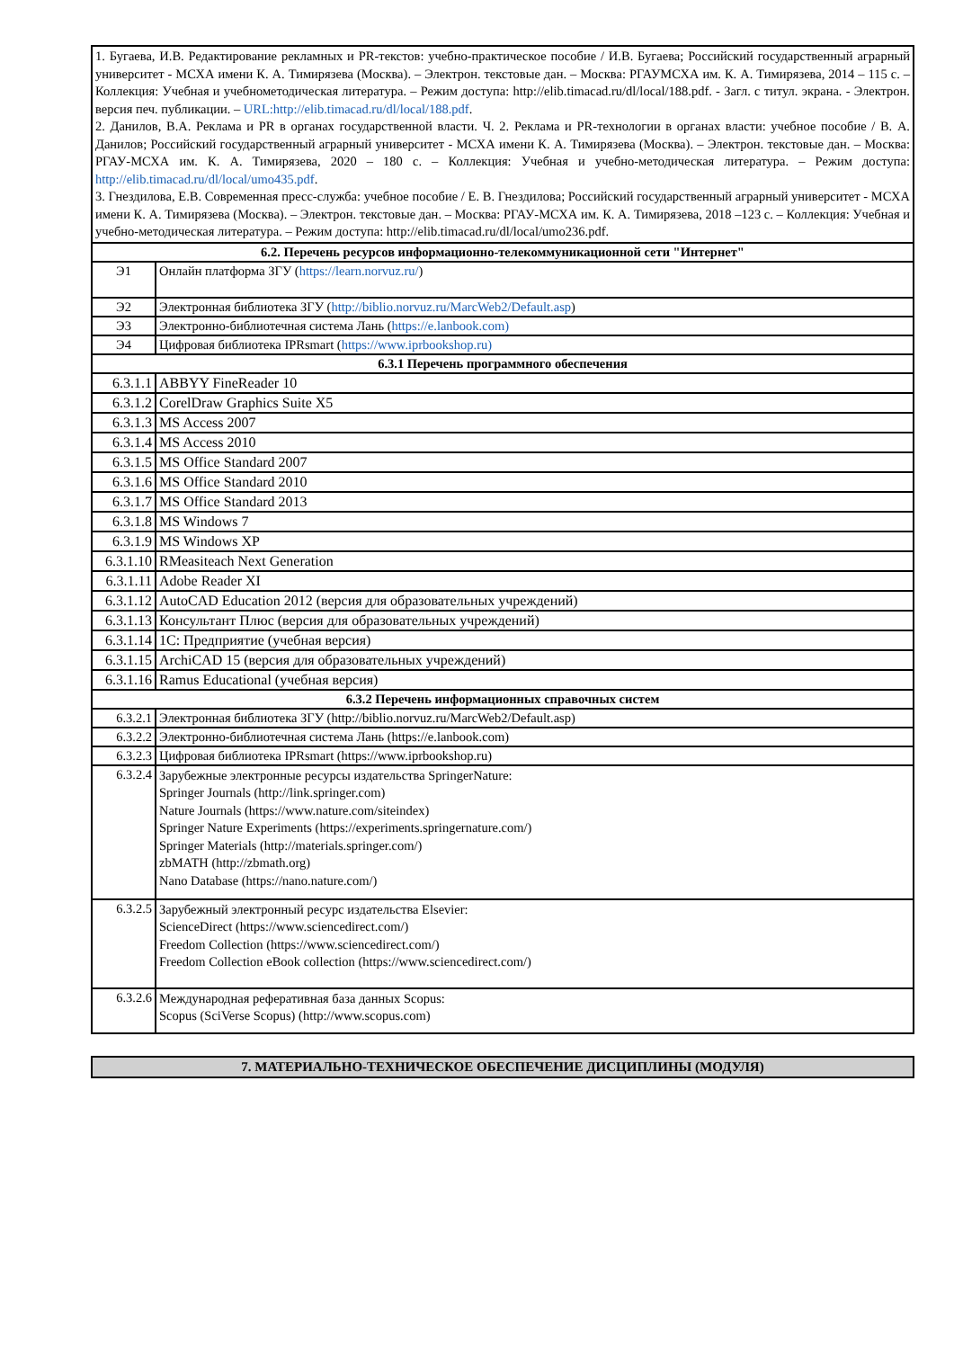| 1. Бугаева, И.В. Редактирование рекламных и PR-текстов: учебно-практическое пособие / И.В. Бугаева; Российский государственный аграрный университет - МСХА имени К. А. Тимирязева (Москва). – Электрон. текстовые дан. – Москва: РГАУМСХА им. К. А. Тимирязева, 2014 – 115 с. – Коллекция: Учебная и учебнометодическая литература. – Режим доступа: http://elib.timacad.ru/dl/local/188.pdf. - Загл. с титул. экрана. - Электрон. версия печ. публикации. – URL:http://elib.timacad.ru/dl/local/188.pdf . 2. Данилов, В.А. Реклама и PR в органах государственной власти. Ч. 2. Реклама и PR-технологии в органах власти: учебное пособие / В. А. Данилов; Российский государственный аграрный университет - МСХА имени К. А. Тимирязева (Москва). – Электрон. текстовые дан. – Москва: РГАУ-МСХА им. К. А. Тимирязева, 2020 – 180 с. – Коллекция: Учебная и учебно-методическая литература. – Режим доступа: http://elib.timacad.ru/dl/local/umo435.pdf . 3. Гнездилова, Е.В. Современная пресс-служба: учебное пособие / Е. В. Гнездилова; Российский государственный аграрный университет - МСХА имени К. А. Тимирязева (Москва). – Электрон. текстовые дан. – Москва: РГАУ-МСХА им. К. А. Тимирязева, 2018 –123 с. – Коллекция: Учебная и учебно-методическая литература. – Режим доступа: http://elib.timacad.ru/dl/local/umo236.pdf. | |
| 6.2. Перечень ресурсов информационно-телекоммуникационной сети "Интернет" | |
| Э1 | Онлайн платформа ЗГУ ( https://learn.norvuz.ru/ ) |
| Э2 | Электронная библиотека ЗГУ ( http://biblio.norvuz.ru/MarcWeb2/Default.asp ) |
| Э3 | Электронно-библиотечная система Лань ( https://e.lanbook.com) |
| Э4 | Цифровая библиотека IPRsmart ( https://www.iprbookshop.ru) |
| 6.3.1 Перечень программного обеспечения | |
| 6.3.1.1 | ABBYY FineReader 10 |
| 6.3.1.2 | CorelDraw Graphics Suite X5 |
| 6.3.1.3 | MS Access 2007 |
| 6.3.1.4 | MS Access 2010 |
| 6.3.1.5 | MS Office Standard 2007 |
| 6.3.1.6 | MS Office Standard 2010 |
| 6.3.1.7 | MS Office Standard 2013 |
| 6.3.1.8 | MS Windows 7 |
| 6.3.1.9 | MS Windows XP |
| 6.3.1.10 | RMeasiteach Next Generation |
| 6.3.1.11 | Adobe Reader XI |
| 6.3.1.12 | AutoCAD Education 2012 (версия для образовательных учреждений) |
| 6.3.1.13 | Консультант Плюс (версия для образовательных учреждений) |
| 6.3.1.14 | 1С: Предприятие (учебная версия) |
| 6.3.1.15 | ArchiCAD 15 (версия для образовательных учреждений) |
| 6.3.1.16 | Ramus Educational (учебная версия) |
| 6.3.2 Перечень информационных справочных систем | |
| 6.3.2.1 | Электронная библиотека ЗГУ (http://biblio.norvuz.ru/MarcWeb2/Default.asp) |
| 6.3.2.2 | Электронно-библиотечная система Лань (https://e.lanbook.com) |
| 6.3.2.3 | Цифровая библиотека IPRsmart (https://www.iprbookshop.ru) |
| 6.3.2.4 | Зарубежные электронные ресурсы издательства SpringerNature: Springer Journals (http://link.springer.com) Nature Journals (https://www.nature.com/siteindex) Springer Nature Experiments (https://experiments.springernature.com/) Springer Materials (http://materials.springer.com/) zbMATH (http://zbmath.org) Nano Database (https://nano.nature.com/) |
| 6.3.2.5 | Зарубежный электронный ресурс издательства Elsevier: ScienceDirect (https://www.sciencedirect.com/) Freedom Collection (https://www.sciencedirect.com/) Freedom Collection eBook collection (https://www.sciencedirect.com/) |
| 6.3.2.6 | Международная реферативная база данных Scopus: Scopus (SciVerse Scopus) (http://www.scopus.com) |
7. МАТЕРИАЛЬНО-ТЕХНИЧЕСКОЕ ОБЕСПЕЧЕНИЕ ДИСЦИПЛИНЫ (МОДУЛЯ)